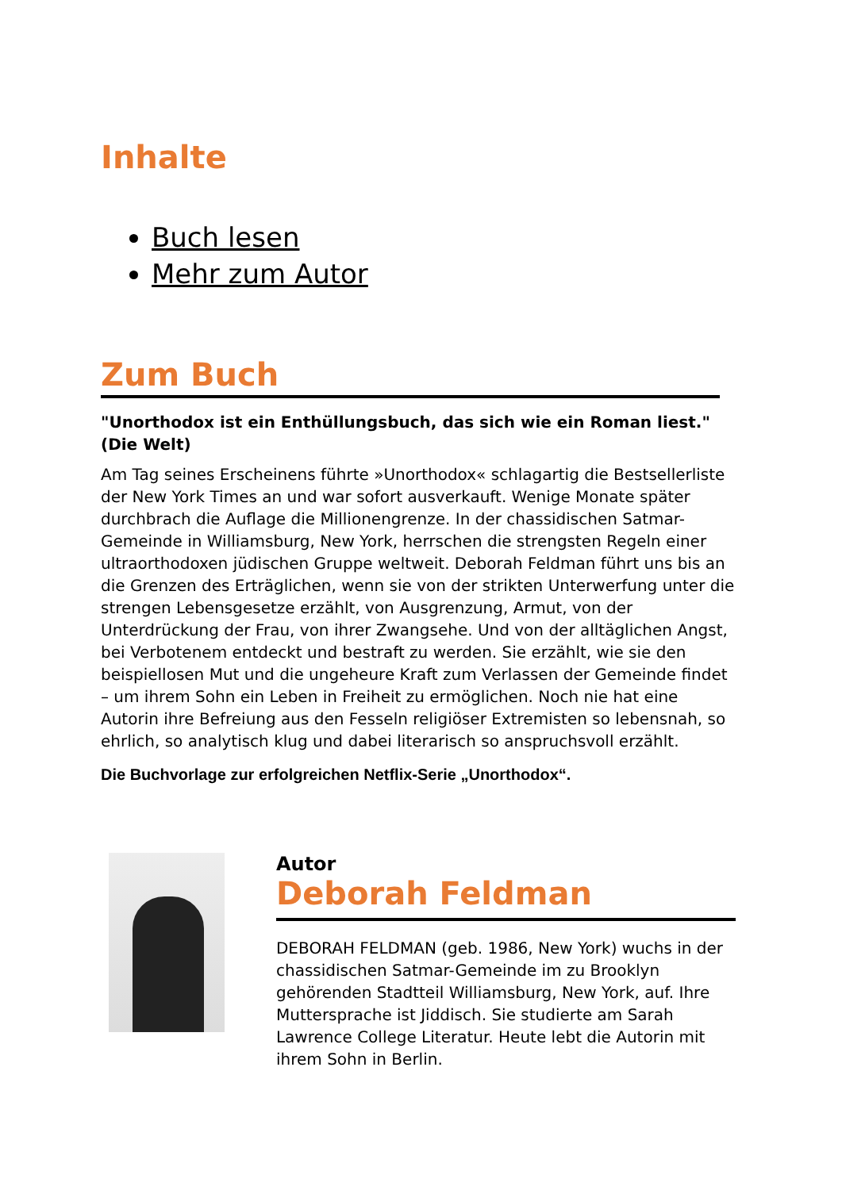Inhalte
Buch lesen
Mehr zum Autor
Zum Buch
"Unorthodox ist ein Enthüllungsbuch, das sich wie ein Roman liest." (Die Welt)
Am Tag seines Erscheinens führte »Unorthodox« schlagartig die Bestsellerliste der New York Times an und war sofort ausverkauft. Wenige Monate später durchbrach die Auflage die Millionengrenze. In der chassidischen Satmar-Gemeinde in Williamsburg, New York, herrschen die strengsten Regeln einer ultraorthodoxen jüdischen Gruppe weltweit. Deborah Feldman führt uns bis an die Grenzen des Erträglichen, wenn sie von der strikten Unterwerfung unter die strengen Lebensgesetze erzählt, von Ausgrenzung, Armut, von der Unterdrückung der Frau, von ihrer Zwangsehe. Und von der alltäglichen Angst, bei Verbotenem entdeckt und bestraft zu werden. Sie erzählt, wie sie den beispiellosen Mut und die ungeheure Kraft zum Verlassen der Gemeinde findet – um ihrem Sohn ein Leben in Freiheit zu ermöglichen. Noch nie hat eine Autorin ihre Befreiung aus den Fesseln religiöser Extremisten so lebensnah, so ehrlich, so analytisch klug und dabei literarisch so anspruchsvoll erzählt.
Die Buchvorlage zur erfolgreichen Netflix-Serie „Unorthodox“.
Autor
Deborah Feldman
DEBORAH FELDMAN (geb. 1986, New York) wuchs in der chassidischen Satmar-Gemeinde im zu Brooklyn gehörenden Stadtteil Williamsburg, New York, auf. Ihre Muttersprache ist Jiddisch. Sie studierte am Sarah Lawrence College Literatur. Heute lebt die Autorin mit ihrem Sohn in Berlin.